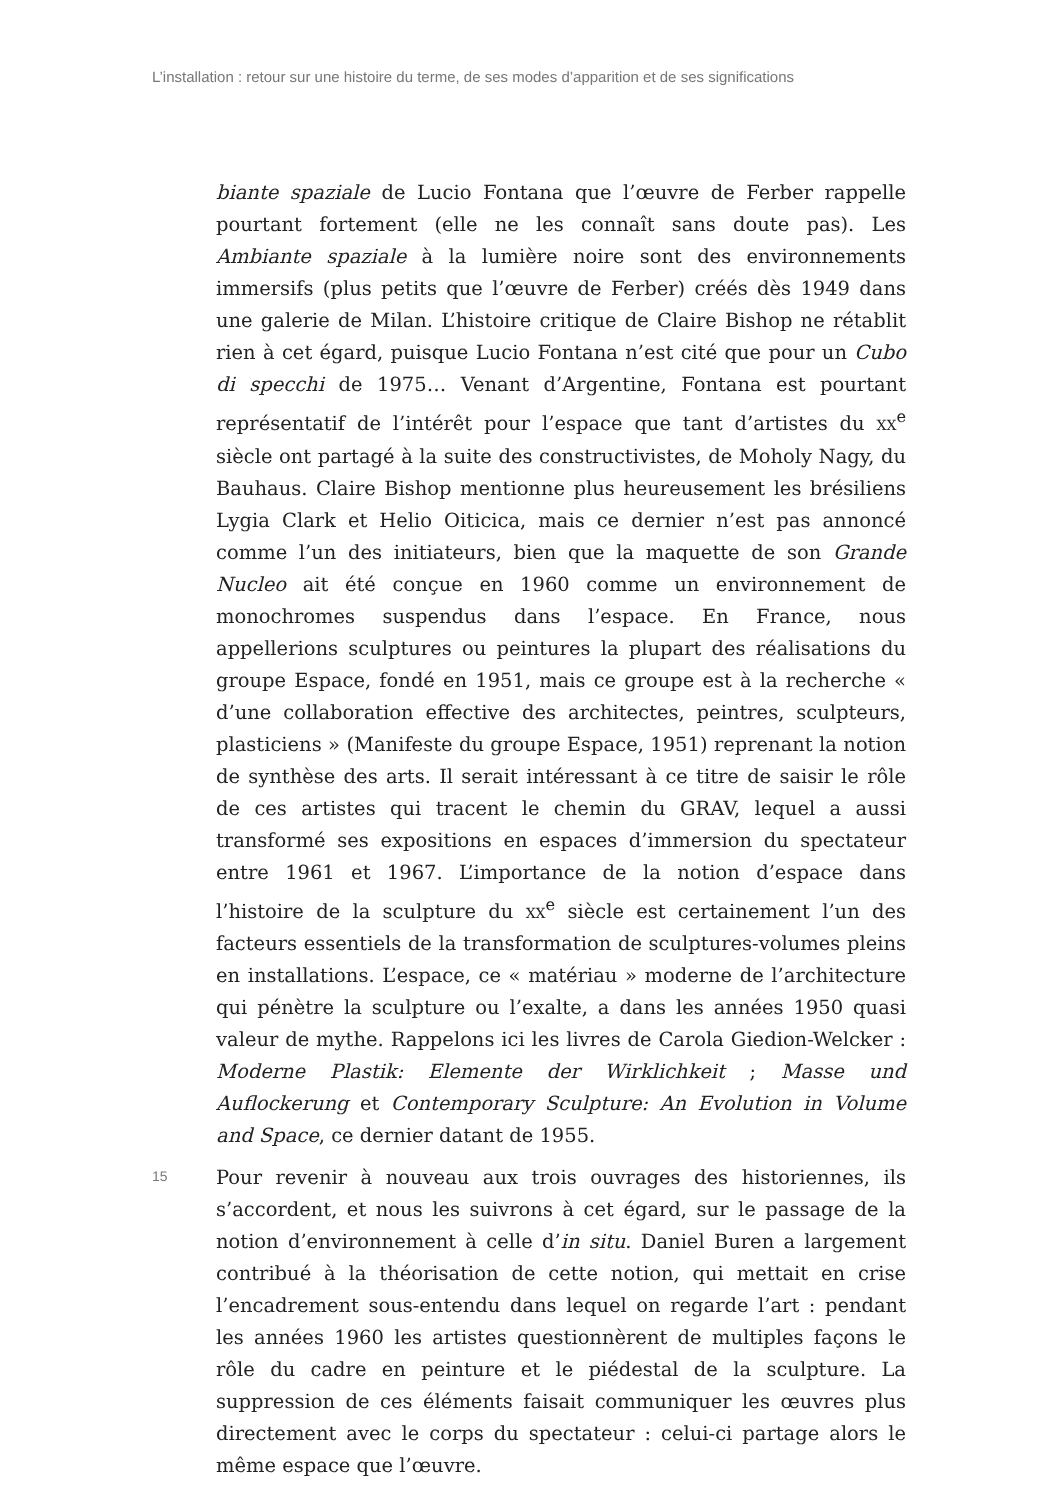L’installation : retour sur une histoire du terme, de ses modes d’apparition et de ses significations
biante spaziale de Lucio Fontana que l’œuvre de Ferber rappelle pourtant fortement (elle ne les connaît sans doute pas). Les Ambiante spaziale à la lumière noire sont des environnements immersifs (plus petits que l’œuvre de Ferber) créés dès 1949 dans une galerie de Milan. L’histoire critique de Claire Bishop ne rétablit rien à cet égard, puisque Lucio Fontana n’est cité que pour un Cubo di specchi de 1975… Venant d’Argentine, Fontana est pourtant représentatif de l’intérêt pour l’espace que tant d’artistes du XX<sup>e</sup> siècle ont partagé à la suite des constructivistes, de Moholy Nagy, du Bauhaus. Claire Bishop mentionne plus heureusement les brésiliens Lygia Clark et Helio Oiticica, mais ce dernier n’est pas annoncé comme l’un des initiateurs, bien que la maquette de son Grande Nucleo ait été conçue en 1960 comme un environnement de monochromes suspendus dans l’espace. En France, nous appellerions sculptures ou peintures la plupart des réalisations du groupe Espace, fondé en 1951, mais ce groupe est à la recherche « d’une collaboration effective des architectes, peintres, sculpteurs, plasticiens » (Manifeste du groupe Espace, 1951) reprenant la notion de synthèse des arts. Il serait intéressant à ce titre de saisir le rôle de ces artistes qui tracent le chemin du GRAV, lequel a aussi transformé ses expositions en espaces d’immersion du spectateur entre 1961 et 1967. L’importance de la notion d’espace dans l’histoire de la sculpture du XX<sup>e</sup> siècle est certainement l’un des facteurs essentiels de la transformation de sculptures-volumes pleins en installations. L’espace, ce « matériau » moderne de l’architecture qui pénètre la sculpture ou l’exalte, a dans les années 1950 quasi valeur de mythe. Rappelons ici les livres de Carola Giedion-Welcker : Moderne Plastik: Elemente der Wirklichkeit ; Masse und Auflockerung et Contemporary Sculpture: An Evolution in Volume and Space, ce dernier datant de 1955.
15
Pour revenir à nouveau aux trois ouvrages des historiennes, ils s’accordent, et nous les suivrons à cet égard, sur le passage de la notion d’environnement à celle d’in situ. Daniel Buren a largement contribué à la théorisation de cette notion, qui mettait en crise l’encadrement sous-entendu dans lequel on regarde l’art : pendant les années 1960 les artistes questionnèrent de multiples façons le rôle du cadre en peinture et le piédestal de la sculpture. La suppression de ces éléments faisait communiquer les œuvres plus directement avec le corps du spectateur : celui-ci partage alors le même espace que l’œuvre.